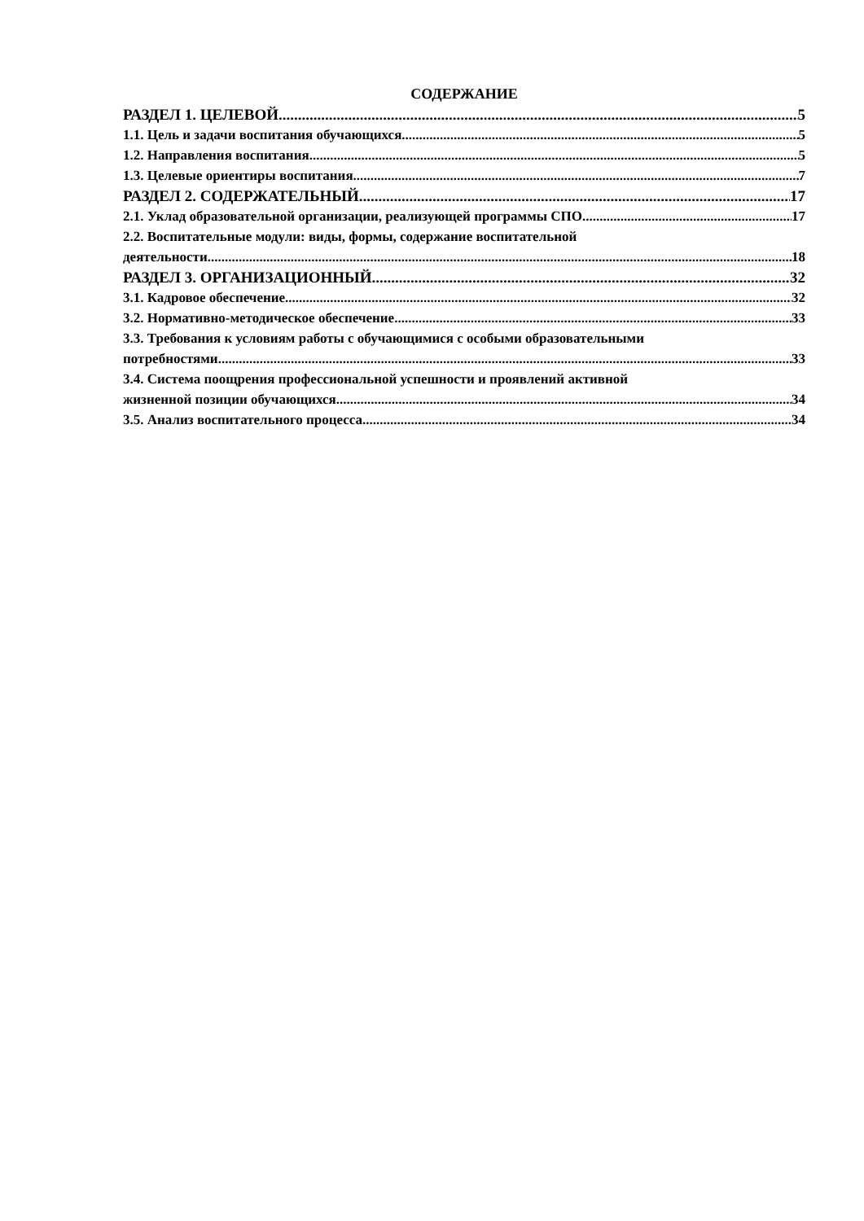СОДЕРЖАНИЕ
РАЗДЕЛ 1. ЦЕЛЕВОЙ 5
1.1. Цель и задачи воспитания обучающихся 5
1.2. Направления воспитания 5
1.3. Целевые ориентиры воспитания 7
РАЗДЕЛ 2. СОДЕРЖАТЕЛЬНЫЙ 17
2.1. Уклад образовательной организации, реализующей программы СПО 17
2.2. Воспитательные модули: виды, формы, содержание воспитательной
деятельности 18
РАЗДЕЛ 3. ОРГАНИЗАЦИОННЫЙ 32
3.1. Кадровое обеспечение 32
3.2. Нормативно-методическое обеспечение 33
3.3. Требования к условиям работы с обучающимися с особыми образовательными
потребностями 33
3.4. Система поощрения профессиональной успешности и проявлений активной
жизненной позиции обучающихся 34
3.5. Анализ воспитательного процесса 34